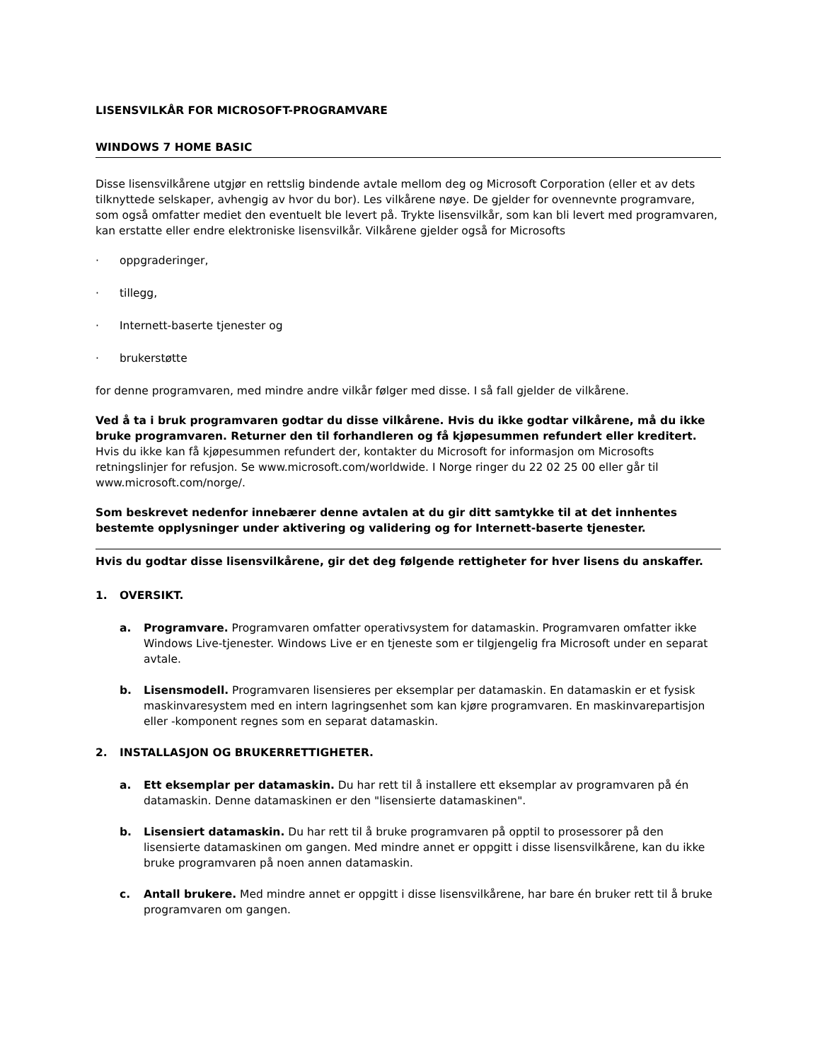LISENSVILKÅR FOR MICROSOFT-PROGRAMVARE
WINDOWS 7 HOME BASIC
Disse lisensvilkårene utgjør en rettslig bindende avtale mellom deg og Microsoft Corporation (eller et av dets tilknyttede selskaper, avhengig av hvor du bor). Les vilkårene nøye. De gjelder for ovennevnte programvare, som også omfatter mediet den eventuelt ble levert på. Trykte lisensvilkår, som kan bli levert med programvaren, kan erstatte eller endre elektroniske lisensvilkår. Vilkårene gjelder også for Microsofts
· oppgraderinger,
· tillegg,
· Internett-baserte tjenester og
· brukerstøtte
for denne programvaren, med mindre andre vilkår følger med disse. I så fall gjelder de vilkårene.
Ved å ta i bruk programvaren godtar du disse vilkårene. Hvis du ikke godtar vilkårene, må du ikke bruke programvaren. Returner den til forhandleren og få kjøpesummen refundert eller kreditert. Hvis du ikke kan få kjøpesummen refundert der, kontakter du Microsoft for informasjon om Microsofts retningslinjer for refusjon. Se www.microsoft.com/worldwide. I Norge ringer du 22 02 25 00 eller går til www.microsoft.com/norge/.
Som beskrevet nedenfor innebærer denne avtalen at du gir ditt samtykke til at det innhentes bestemte opplysninger under aktivering og validering og for Internett-baserte tjenester.
Hvis du godtar disse lisensvilkårene, gir det deg følgende rettigheter for hver lisens du anskaffer.
1. OVERSIKT.
a. Programvare. Programvaren omfatter operativsystem for datamaskin. Programvaren omfatter ikke Windows Live-tjenester. Windows Live er en tjeneste som er tilgjengelig fra Microsoft under en separat avtale.
b. Lisensmodell. Programvaren lisensieres per eksemplar per datamaskin. En datamaskin er et fysisk maskinvaresystem med en intern lagringsenhet som kan kjøre programvaren. En maskinvarepartisjon eller -komponent regnes som en separat datamaskin.
2. INSTALLASJON OG BRUKERRETTIGHETER.
a. Ett eksemplar per datamaskin. Du har rett til å installere ett eksemplar av programvaren på én datamaskin. Denne datamaskinen er den "lisensierte datamaskinen".
b. Lisensiert datamaskin. Du har rett til å bruke programvaren på opptil to prosessorer på den lisensierte datamaskinen om gangen. Med mindre annet er oppgitt i disse lisensvilkårene, kan du ikke bruke programvaren på noen annen datamaskin.
c. Antall brukere. Med mindre annet er oppgitt i disse lisensvilkårene, har bare én bruker rett til å bruke programvaren om gangen.